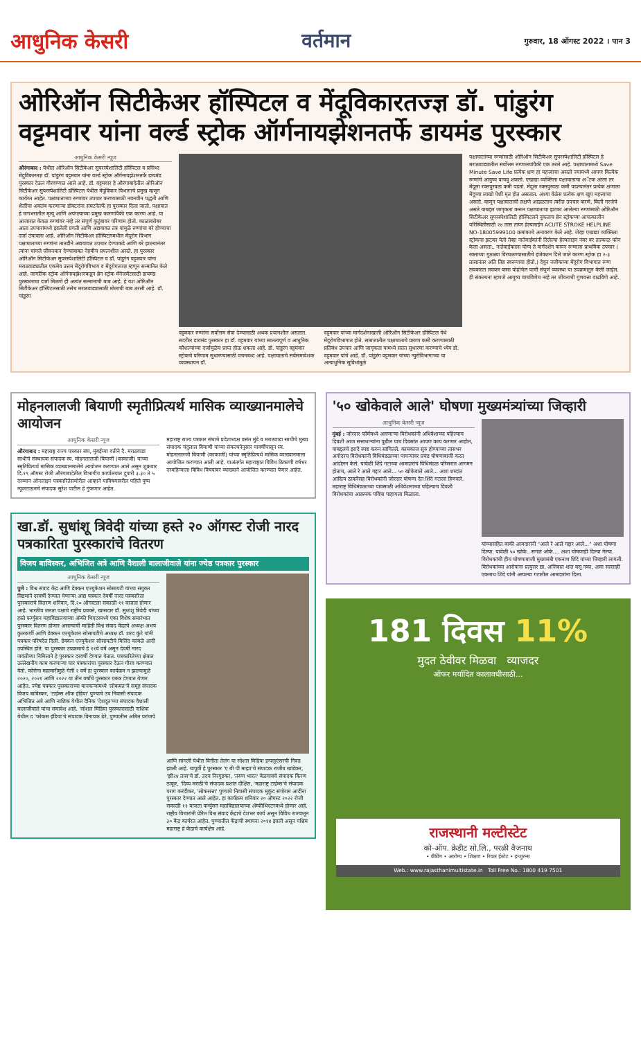आधुनिक केसरी वर्तमान
गुरुवार, 18 ऑगस्ट 2022 । पान 3
ओरिऑन सिटीकेअर हॉस्पिटल व मेंदूविकारतज्ज्ञ डॉ. पांडुरंग वट्टमवार यांना वर्ल्ड स्ट्रोक ऑर्गनायझेशनतर्फे डायमंड पुरस्कार
आधुनिक केसरी न्यूज
औरंगाबाद : येथील ओरिऑन सिटीकेअर सुपरस्पेशालिटी हॉस्पिटल व प्रसिध्द मेंदुविकारतज्ञ डॉ. पांडुरंग वट्टमवार यांना वर्ल्ड स्ट्रोक ऑर्गनायझेशनतर्फे डायमंड पुरस्कार देऊन गौरवण्यात आले आहे. डॉ. वट्टमवार हे औरंगाबादेतील ओरिऑन सिटीकेअर सुपरस्पेशालिटी हॉस्पिटल येथील मेंदुविकार विभागाचे प्रमुख म्हणून कार्यरत आहेत. पक्षाघाताच्या रुग्णांवर उपचार करण्यासाठी नवनवीन पद्धती आणि शैलींचा अवलंब करणाऱ्या डॉक्टरांना संघटनेतर्फे हा पुरस्कार दिला जातो. पक्षाघात हे जगभरातील मृत्यू आणि अपंगत्वाच्या प्रमुख कारणांपैकी एक कारण आहे. या आजारात केवळ रुग्णांवर नव्हे तर संपूर्ण कुटुंबावर परिणाम होतो. काळाबरोबर आता उपचारांमध्ये झालेली प्रगती आणि अद्ययावत तंत्र यांमुळे रुग्णांचा बरे होण्याचा दर्जा उंचावला आहे. ओरिऑन सिटीकेअर हॉस्पिटलमधील मेंदूरोग विभाग पक्षाघाताच्या रुग्णांना तातडीने अद्ययावत उपचार देण्याकडे आणि बरे झाल्यानंतर त्यांना चांगले जीवनमान देण्याबाबत नेहमीच प्रयत्नशील असते. हा पुरस्कार ओरिऑन सिटीकेअर सुपरस्पेशालिटी हॉस्पिटल व डॉ. पांडुरंग वट्टमवार यांना मराठवाड्यातील एकमेव उत्तम मेंदूरोगविभाग व मेंदूरोगतज्ज्ञ म्हणून सन्मानित केले आहे. जागतिक स्ट्रोक ऑर्गनायझेशनकडून ब्रेन स्ट्रोक मॅनेजमेंटसाठी डायमंड पुरस्काराचा दर्जा मिळणे ही अत्यंत सन्मानाची बाब आहे. हे यश ओरिऑन सिटीकेअर हॉस्पिटलसाठी तसेच मराठवाड्यासाठी मोलाची बाब ठरली आहे. डॉ. पांडुरंग
वट्टमवार रुग्णांना सर्वोत्तम सेवा देण्यासाठी अथक प्रयत्नशील असतात. सदरील डायमंड पुरस्कार हा डॉ. वट्टमवार यांच्या सातत्यपूर्ण व आधुनिक कौशल्यांच्या दर्जामुळेच प्राप्त होऊ शकला आहे. डॉ. पांडुरंग वट्टमवार स्ट्रोकचे परिणाम सुधारण्यासाठी वचनबध्द आहे. पक्षाघाताचे सर्वसमावेशक व्यवस्थापन डॉ.
वट्टमवार यांच्या मार्गदर्शनाखाली ओरिऑन सिटीकेअर हॉस्पिटल येथे मेंदूरोगविभागात होते. समाजातील पक्षाघाताचे प्रमाण कमी करण्यासाठी प्रतिबंध उपचार आणि जागृकता यामध्ये सतत सुधारणा करण्याचे ध्येय डॉ. वट्टमवार यांचे आहे. डॉ. पांडुरंग वट्टमवार यांच्या न्युरोविभागाच्या या अत्याधुनिक सुविधांमुळे
पक्षाघातांच्या रुग्णांसाठी ओरिऑन सिटीकेअर सुपरस्पेशालिटी हॉस्पिटल हे मराठवाड्यातील सर्वोत्तम रुग्णालयांपैकी एक ठरले आहे. पक्षाघातामध्ये Save Minute Save Life प्रत्येक क्षण हा महत्त्वाचा असतो ज्यामध्ये आपण कित्येक रुग्णांचे आयुष्य वाचवु शकतो. एखाद्या व्यक्तिला पक्षाघाताचा अॅटक आला तर मेंदूला रक्तपुरवठा कमी पडतो. मेंदूला रक्तपुरवठा कमी पडल्यानंतर प्रत्येक क्षणाला मेंदूच्या लाखो पेशी मृत होत असतात. अश्या वेळेस प्रत्येक क्षण खुप महत्त्वाचा असतो. म्हणून पक्षाघाताची लक्षणे आढळताच त्वरीत उपचार करणे, किती गरजेचे असते याबद्दल जागृकता करून पक्षाघाताचा झटका आलेल्या रुग्णांसाठी ओरिऑन सिटीकेअर सुपरस्पेशालिटी हॉस्पिटलने नुकताच ब्रेन स्ट्रोकच्या आपत्कालीन परिस्थितीसाठी २४ तास तत्पर हेल्पलाईन ACUTE STROKE HELPLINE NO-18005999100 क्रमांकाचे अनावरण केले आहे. जेव्हा एखाद्या व्यक्तिला स्ट्रोकचा झटका येतो तेव्हा नातेवाईकांनी दिलेल्या हेल्पलाइन नंबर वर तात्काळ फोन केला असता.. नातेवाईकाला योग्य ते मार्गदर्शन करून रुग्णाला प्राथमिक उपचार ( रक्ताच्या गुठळ्या विरघळण्यासाठीचे इंजेक्शन दिले जाते कारण स्ट्रोक हा २-३ तासानंतर अति तिव्र स्वरूपाचा होतो.) देवुन नजीकच्या मेंदूरोग विभागात रुग्ण लवकरात लवकर कसा पोहोचेल याची संपूर्ण व्यवस्था या उपक्रमातुन केली जाईल. ही संकल्पना म्हणजे आयुष्य वाचविणेच नव्हे तर जीवनाची गुणवत्ता वाढविणे आहे.
मोहनलालजी बियाणी स्मृतीप्रित्यर्थ मासिक व्याख्यानमालेचे आयोजन
आधुनिक केसरी न्यूज
औरंगाबाद : महाराष्ट्र राज्य पत्रकार संघ, मुंबईच्या वतीने दै. मराठवाडा साथीचे संस्थापक संपादक स्व. मोहनलालजी बियाणी (काकाजी) यांच्या स्मृतिप्रित्यर्थ मासिक व्याख्यानमालेचे आयोजन करण्यात आले असून शुक्रवार दि.१९ ऑगस्ट रोजी औरंगाबादेतील विभागीय कार्यालयात दुपारी ३.३० ते ५ दरम्यान ऑनलाइन पत्रकारितेसमोरील आव्हाने याविषयावरील पहिले पुष्प न्यूजटाऊनचे संपादक सुरेश पाटील हे गुंफणार आहेत.
महाराष्ट्र राज्य पत्रकार संघाचे प्रदेशाध्यक्ष वसंत मुंडे व मराठवाडा साथीचे मुख्य संपादक चंदुलाल बियाणी यांच्या संकल्पनेनुसार यावर्षीपासून स्व. मोहनलालजी बियाणी (काकाजी) यांच्या स्मृतिप्रित्यर्थ मासिक व्याख्यानमाला आयोजित करण्यात आली आहे. याअंतर्गत महाराष्ट्रात विविध ठिकाणी वर्षभर दरमहिन्याला विविध विषयांवर व्याख्याने आयोजित करण्यात येणार आहेत.
खा.डॉ. सुधांशू त्रिवेदी यांच्या हस्ते २० ऑगस्ट रोजी नारद पत्रकारिता पुरस्कारांचे वितरण
विजय बाविस्कर, अभिजित अत्रे आणि वैशाली बालाजीवाले यांना ज्येष्ठ पत्रकार पुरस्कार
आधुनिक केसरी न्यूज
पुणे : विश्व संवाद केंद्र आणि डेक्कन एज्युकेशन सोसायटी यांच्या संयुक्त विद्यमाने दरवर्षी देण्यात येणाऱ्या आद्य पत्रकार देवर्षी नारद पत्रकारिता पुरस्काराचे वितरण शनिवार, दि.२० ऑगस्टला सकाळी ११ वाजता होणार आहे. भारतीय जनता पक्षाचे राष्ट्रीय प्रवक्ते, खासदार डॉ. सुधांशू त्रिवेदी यांच्या हस्ते फर्ग्युसन महाविद्यालयाच्या अ‍ॅम्फी थिएटरमध्ये एका विशेष समारंभात पुरस्कार वितरण होणार असल्याची माहिती विश्व संवाद केंद्राचे अध्यक्ष अभय कुलकर्णी आणि डेक्कन एज्युकेशन सोसायटीचे अध्यक्ष डॉ. शरद कुंटे यांनी पत्रकार परिषदेत दिली. डेक्कन एज्युकेशन सोसायटीचे मिलिंद कांबळे आदी उपस्थित होते. या पुरस्कार उपक्रमाचे हे ११वे वर्ष असून देवर्षी नारद जयंतीच्या निमित्ताने हे पुरस्कार दरवर्षी देण्यात येतात. पत्रकारितेच्या क्षेत्रात उल्लेखनीय काम करणाऱ्या चार पत्रकारांचा पुरस्कार देऊन गौरव करण्यात येतो. कोरोना महामारीमुळे गेली २ वर्षे हा पुरस्कार कार्यक्रम न झाल्यामुळे २०२०, २०२१ आणि २०२२ या तीन वर्षांचे पुरस्कार एकत्र देण्यात येणार आहेत. ज्येष्ठ पत्रकार पुरस्काराच्या मानकऱ्यांमध्ये 'लोकमत'चे समूह संपादक विजय बाविस्कर, 'टाईम्स ऑफ इंडिया' पुण्याचे उप निवासी संपादक अभिजित अत्रे आणि नाशिक येथील दैनिक 'देशदूत'च्या संपादक वैशाली बालाजीवाले यांचा समावेश आहे. 'सोशल मिडिया पुरस्कारासाठी नाशिक येथील द 'फोकस इंडिया'चे संपादक विनायक ढेरे, पुण्यातील अमित परांजपे
आणि सांगली येथील विनीता तेलंग या सोशल मिडिया इन्फ्लूएंसरची निवड झाली आहे. यापूर्वी हे पुरस्कार 'ए बी पी माझा'चे संपादक राजीव खांडेकर, 'झी२४ तास'चे डॉ. उदय निरगुडकर, 'तरुण भारत' बेळगावचे संपादक किरण ठाकूर, 'दिव्य मराठी'चे संपादक प्रशांत दीक्षित, 'महाराष्ट्र टाईम्स'चे संपादक पराग करंदीकर, 'लोकसत्ता' पुण्याचे निवासी संपादक मुकुंद संगोराम आदींना पुरस्कार देण्यात आले आहेत. हा कार्यक्रम शनिवार २० ऑगस्ट २०२२ रोजी सकाळी ११ वाजता फर्ग्युसन महाविद्यालयाच्या अ‍ॅम्फीथिएटरमध्ये होणार आहे. राष्ट्रीय विचारांनी प्रेरित विश्व संवाद केंद्राचे देशभर कार्य असून विविध राज्यातून ३० केंद्र कार्यरत आहेत. पुण्यातील केंद्राची स्थापना २०१४ झाली असून पश्चिम महाराष्ट्र हे केंद्राचे कार्यक्षेत्र आहे.
'५० खोकेवाले आले' घोषणा मुख्यमंत्र्यांच्या जिव्हारी
आधुनिक केसरी न्यूज
मुंबई : जोरदार फॉर्ममध्ये असणाऱ्या विरोधकांनी अधिवेशाच्या पहिल्याच दिवशी आज सत्ताधाऱ्यांना पुढील पाच दिवसांत आपण काय करणार आहोत, याबद्दलचे इरादे स्पष्ट करुन सांगितले. कामकाज सुरु होण्याच्या तासभर अगोदरच विरोधकांनी विधिमंडळाच्या पायऱ्यांवर प्रचंड घोषणाबाजी करत आंदोलन केले. यावेळी शिंदे गटाच्या आमदारांचं विधिमंडळ परिसरात आगमन होताच, आले रे आले गद्दार आले... ५० खोकेवाले आले... अशा शब्दांत आदित्य ठाकरेंसह विरोधकांनी जोरदार घोषणा देत शिंदे गटाला हिणवले. महाराष्ट्र विधिमंडळाच्या पावसाळी अधिवेशनाच्या पहिल्याच दिवशी विरोधकांचा आक्रमक पवित्रा पाहायला मिळाला.
यांच्यासहित बाकी आमदारांनी "आले रे आले गद्दार आले..." अशा घोषणा दिल्या. यावेळी ५० खोके.. सगळं ओके.... अशा घोषणाही दिल्या गेल्या. विरोधकांची हीच घोषणाबाजी मुख्यमंत्री एकनाथ शिंदे यांच्या जिव्हारी लागली. विरोधकांच्या आरोपांना प्रत्युत्तर द्या, अजिबात शांत बसू नका, असा सल्लाही एकनाथ शिंदे यांनी आपल्या गटातील आमदारांना दिला.
181 दिवस 11%
मुदत ठेवीवर मिळवा व्याजदर
ऑफर मर्यादित कालावधीसाठी...
राजस्थानी मल्टीस्टेट
को-ऑप. क्रेडीट सो.लि., परळी वैजनाथ
• बँकींग • आरोग्य • शिक्षण • रियल ईस्टेट • इन्शुरन्स
Web.: www.rajasthanimultistate.in Toll Free No.: 1800 419 7501